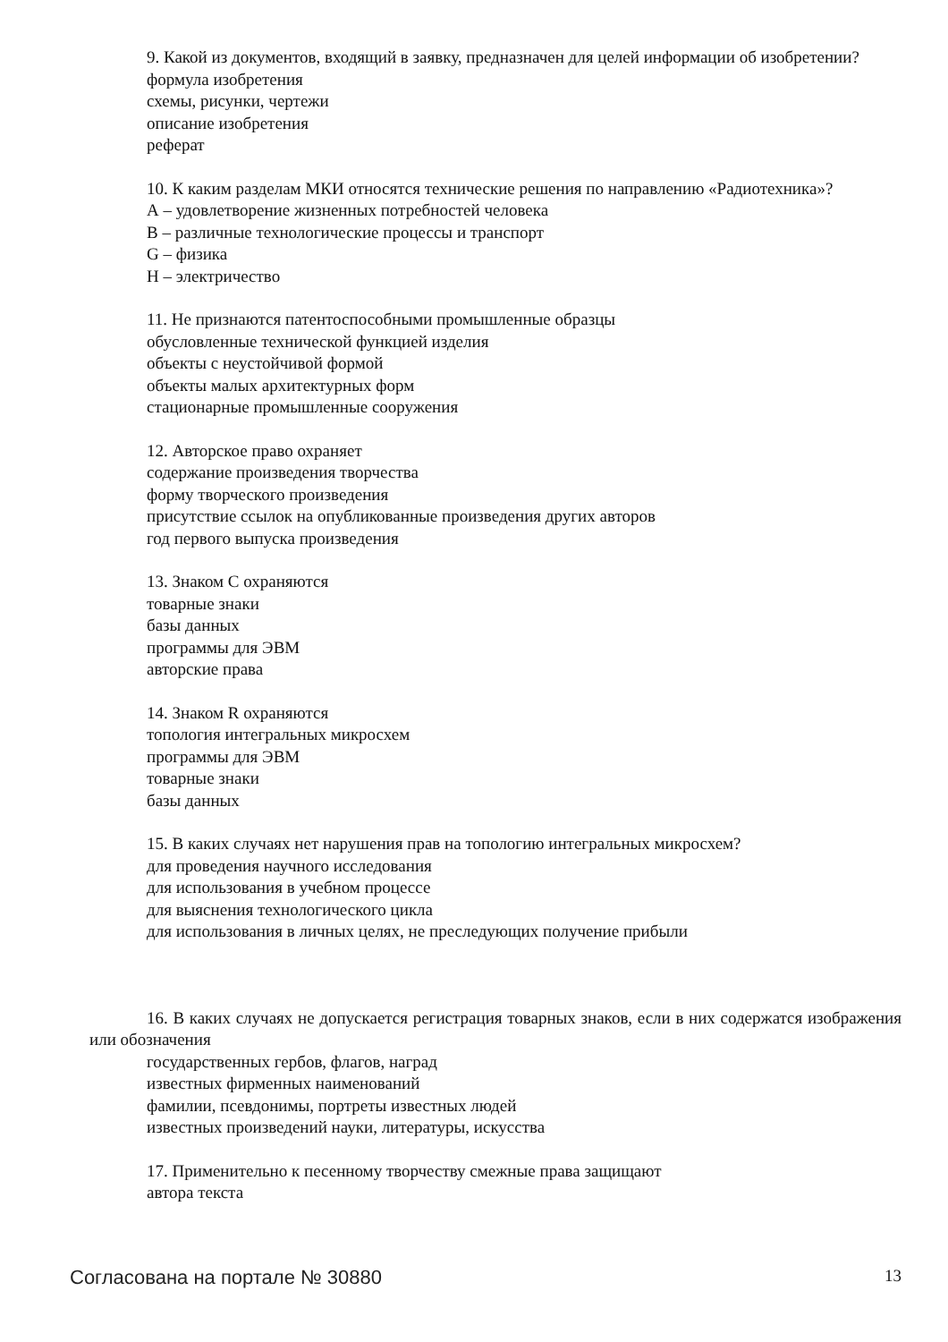9. Какой из документов, входящий в заявку, предназначен для целей информации об изобретении?
формула изобретения
схемы, рисунки, чертежи
описание изобретения
реферат
10. К каким разделам МКИ относятся технические решения по направлению «Радиотехника»?
А – удовлетворение жизненных потребностей человека
В – различные технологические процессы и транспорт
G – физика
H – электричество
11. Не признаются патентоспособными промышленные образцы
обусловленные технической функцией изделия
объекты с неустойчивой формой
объекты малых архитектурных форм
стационарные промышленные сооружения
12. Авторское право охраняет
содержание произведения творчества
форму творческого произведения
присутствие ссылок на опубликованные произведения других авторов
год первого выпуска произведения
13. Знаком С охраняются
товарные знаки
базы данных
программы для ЭВМ
авторские права
14. Знаком R охраняются
топология интегральных микросхем
программы для ЭВМ
товарные знаки
базы данных
15. В каких случаях нет нарушения прав на топологию интегральных микросхем?
для проведения научного исследования
для использования в учебном процессе
для выяснения технологического цикла
для использования в личных целях, не преследующих получение прибыли
16. В каких случаях не допускается регистрация товарных знаков, если в них содержатся изображения или обозначения
государственных гербов, флагов, наград
известных фирменных наименований
фамилии, псевдонимы, портреты известных людей
известных произведений науки, литературы, искусства
17. Применительно к песенному творчеству смежные права защищают
автора текста
Согласована на портале № 30880 13